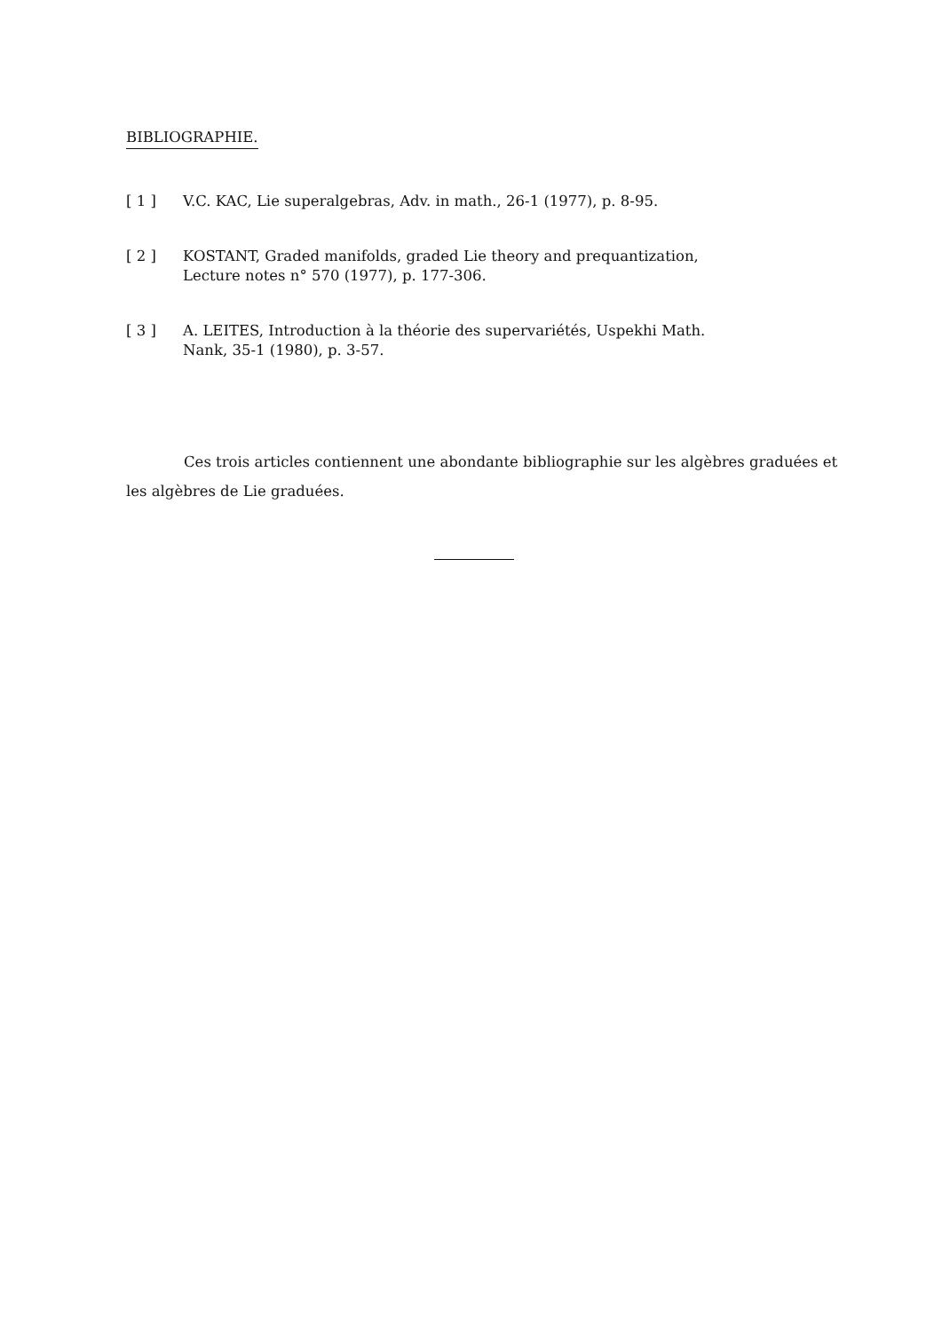BIBLIOGRAPHIE.
[ 1 ] V.C. KAC, Lie superalgebras, Adv. in math., 26-1 (1977), p. 8-95.
[ 2 ] KOSTANT, Graded manifolds, graded Lie theory and prequantization,
Lecture notes n° 570 (1977), p. 177-306.
[ 3 ] A. LEITES, Introduction à la théorie des supervariétés, Uspekhi Math.
Nank, 35-1 (1980), p. 3-57.
Ces trois articles contiennent une abondante bibliographie sur les algèbres graduées et les algèbres de Lie graduées.